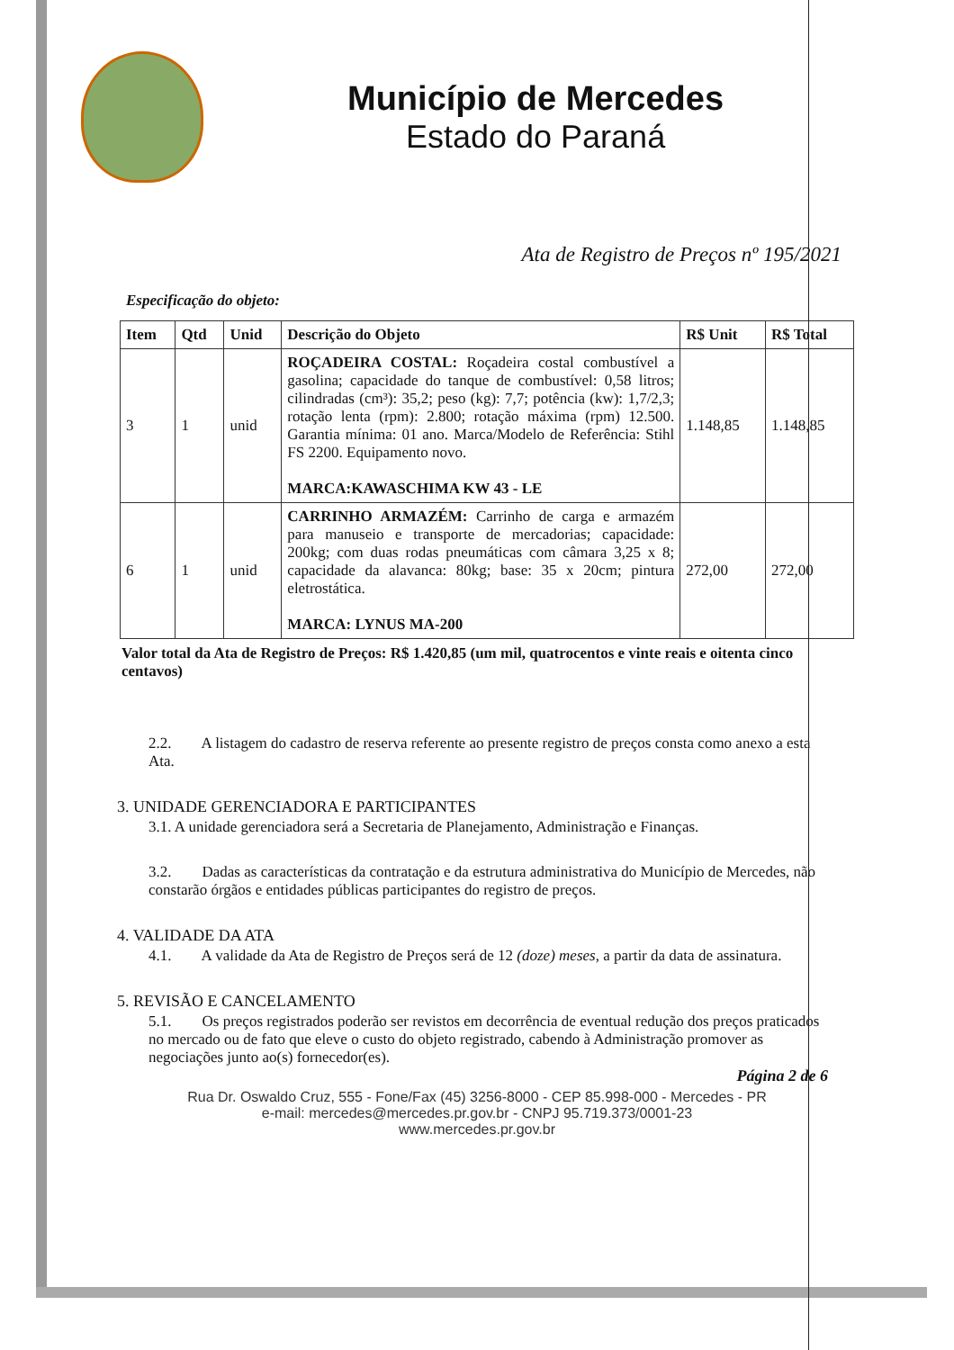Município de Mercedes
Estado do Paraná
Ata de Registro de Preços nº 195/2021
Especificação do objeto:
| Item | Qtd | Unid | Descrição do Objeto | R$ Unit | R$ Total |
| --- | --- | --- | --- | --- | --- |
| 3 | 1 | unid | ROÇADEIRA COSTAL: Roçadeira costal combustível a gasolina; capacidade do tanque de combustível: 0,58 litros; cilindradas (cm³): 35,2; peso (kg): 7,7; potência (kw): 1,7/2,3; rotação lenta (rpm): 2.800; rotação máxima (rpm) 12.500. Garantia mínima: 01 ano. Marca/Modelo de Referência: Stihl FS 2200. Equipamento novo. MARCA:KAWASCHIMA KW 43 - LE | 1.148,85 | 1.148,85 |
| 6 | 1 | unid | CARRINHO ARMAZÉM: Carrinho de carga e armazém para manuseio e transporte de mercadorias; capacidade: 200kg; com duas rodas pneumáticas com câmara 3,25 x 8; capacidade da alavanca: 80kg; base: 35 x 20cm; pintura eletrostática. MARCA: LYNUS MA-200 | 272,00 | 272,00 |
Valor total da Ata de Registro de Preços: R$ 1.420,85 (um mil, quatrocentos e vinte reais e oitenta cinco centavos)
2.2. A listagem do cadastro de reserva referente ao presente registro de preços consta como anexo a esta Ata.
3. UNIDADE GERENCIADORA E PARTICIPANTES
3.1. A unidade gerenciadora será a Secretaria de Planejamento, Administração e Finanças.
3.2. Dadas as características da contratação e da estrutura administrativa do Município de Mercedes, não constarão órgãos e entidades públicas participantes do registro de preços.
4. VALIDADE DA ATA
4.1. A validade da Ata de Registro de Preços será de 12 (doze) meses, a partir da data de assinatura.
5. REVISÃO E CANCELAMENTO
5.1. Os preços registrados poderão ser revistos em decorrência de eventual redução dos preços praticados no mercado ou de fato que eleve o custo do objeto registrado, cabendo à Administração promover as negociações junto ao(s) fornecedor(es).
Página 2 de 6
Rua Dr. Oswaldo Cruz, 555 - Fone/Fax (45) 3256-8000 - CEP 85.998-000 - Mercedes - PR
e-mail: mercedes@mercedes.pr.gov.br - CNPJ 95.719.373/0001-23
www.mercedes.pr.gov.br